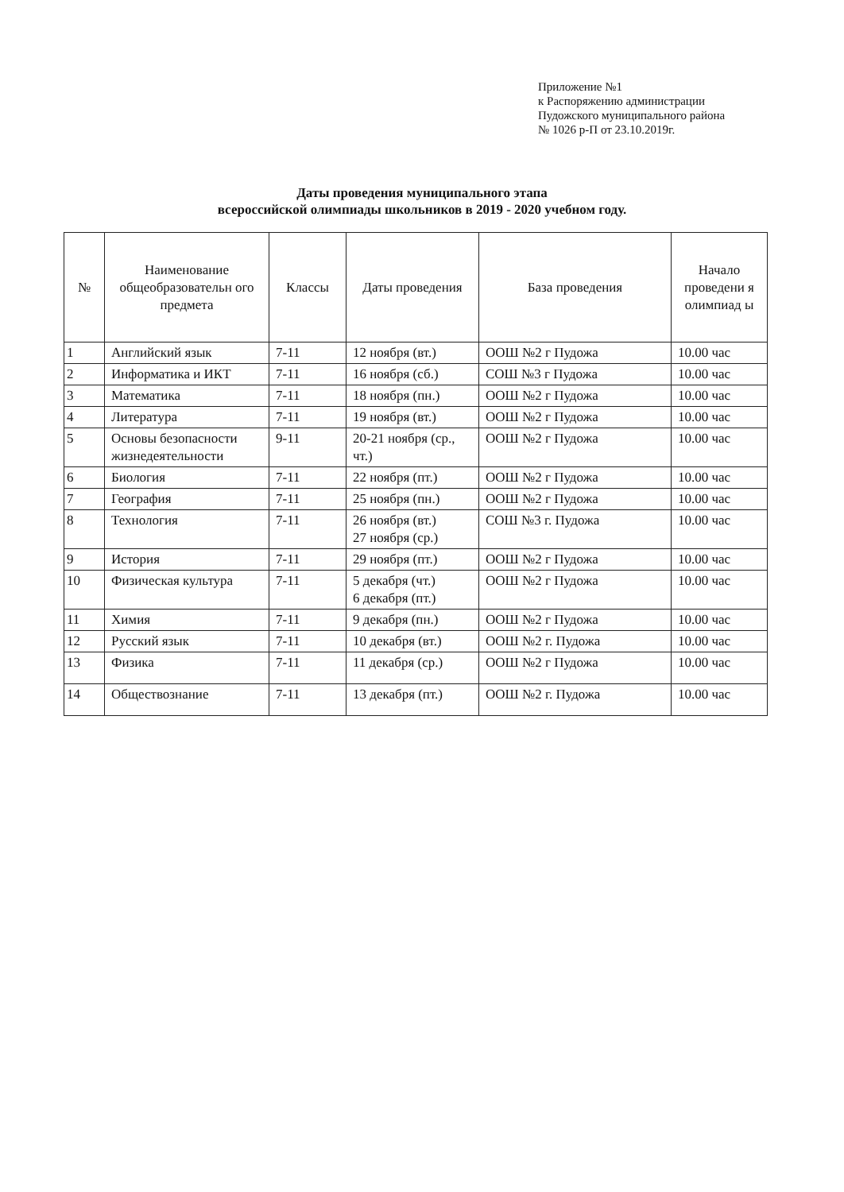Приложение №1
к Распоряжению администрации
Пудожского муниципального района
№ 1026 р-П от 23.10.2019г.
Даты проведения муниципального этапа
всероссийской олимпиады школьников в 2019 - 2020 учебном году.
| № | Наименование общеобразовательн ого предмета | Классы | Даты проведения | База проведения | Начало проведени я олимпиад ы |
| --- | --- | --- | --- | --- | --- |
| 1 | Английский язык | 7-11 | 12 ноября (вт.) | ООШ №2 г Пудожа | 10.00 час |
| 2 | Информатика и ИКТ | 7-11 | 16 ноября (сб.) | СОШ №3 г Пудожа | 10.00 час |
| 3 | Математика | 7-11 | 18 ноября (пн.) | ООШ №2 г Пудожа | 10.00 час |
| 4 | Литература | 7-11 | 19 ноября (вт.) | ООШ №2 г Пудожа | 10.00 час |
| 5 | Основы безопасности жизнедеятельности | 9-11 | 20-21 ноября (ср., чт.) | ООШ №2 г Пудожа | 10.00 час |
| 6 | Биология | 7-11 | 22 ноября (пт.) | ООШ №2 г Пудожа | 10.00 час |
| 7 | География | 7-11 | 25 ноября (пн.) | ООШ №2 г Пудожа | 10.00 час |
| 8 | Технология | 7-11 | 26 ноября (вт.) 27 ноября (ср.) | СОШ №3 г. Пудожа | 10.00 час |
| 9 | История | 7-11 | 29 ноября (пт.) | ООШ №2 г Пудожа | 10.00 час |
| 10 | Физическая культура | 7-11 | 5 декабря (чт.) 6 декабря (пт.) | ООШ №2 г Пудожа | 10.00 час |
| 11 | Химия | 7-11 | 9 декабря (пн.) | ООШ №2 г Пудожа | 10.00 час |
| 12 | Русский язык | 7-11 | 10 декабря (вт.) | ООШ №2 г. Пудожа | 10.00 час |
| 13 | Физика | 7-11 | 11 декабря (ср.) | ООШ №2 г Пудожа | 10.00 час |
| 14 | Обществознание | 7-11 | 13 декабря (пт.) | ООШ №2 г. Пудожа | 10.00 час |